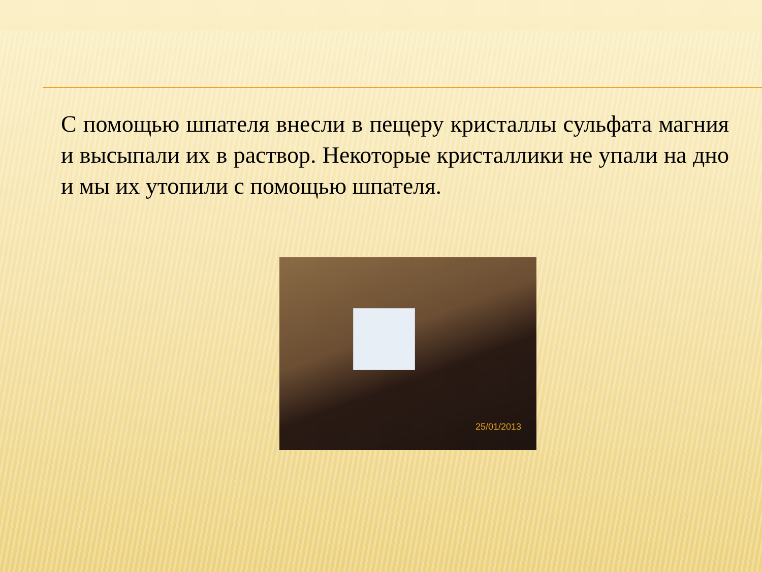С помощью шпателя внесли в пещеру кристаллы сульфата магния и высыпали их в раствор. Некоторые кристаллики не упали на дно и мы их утопили с помощью шпателя.
25/01/2013